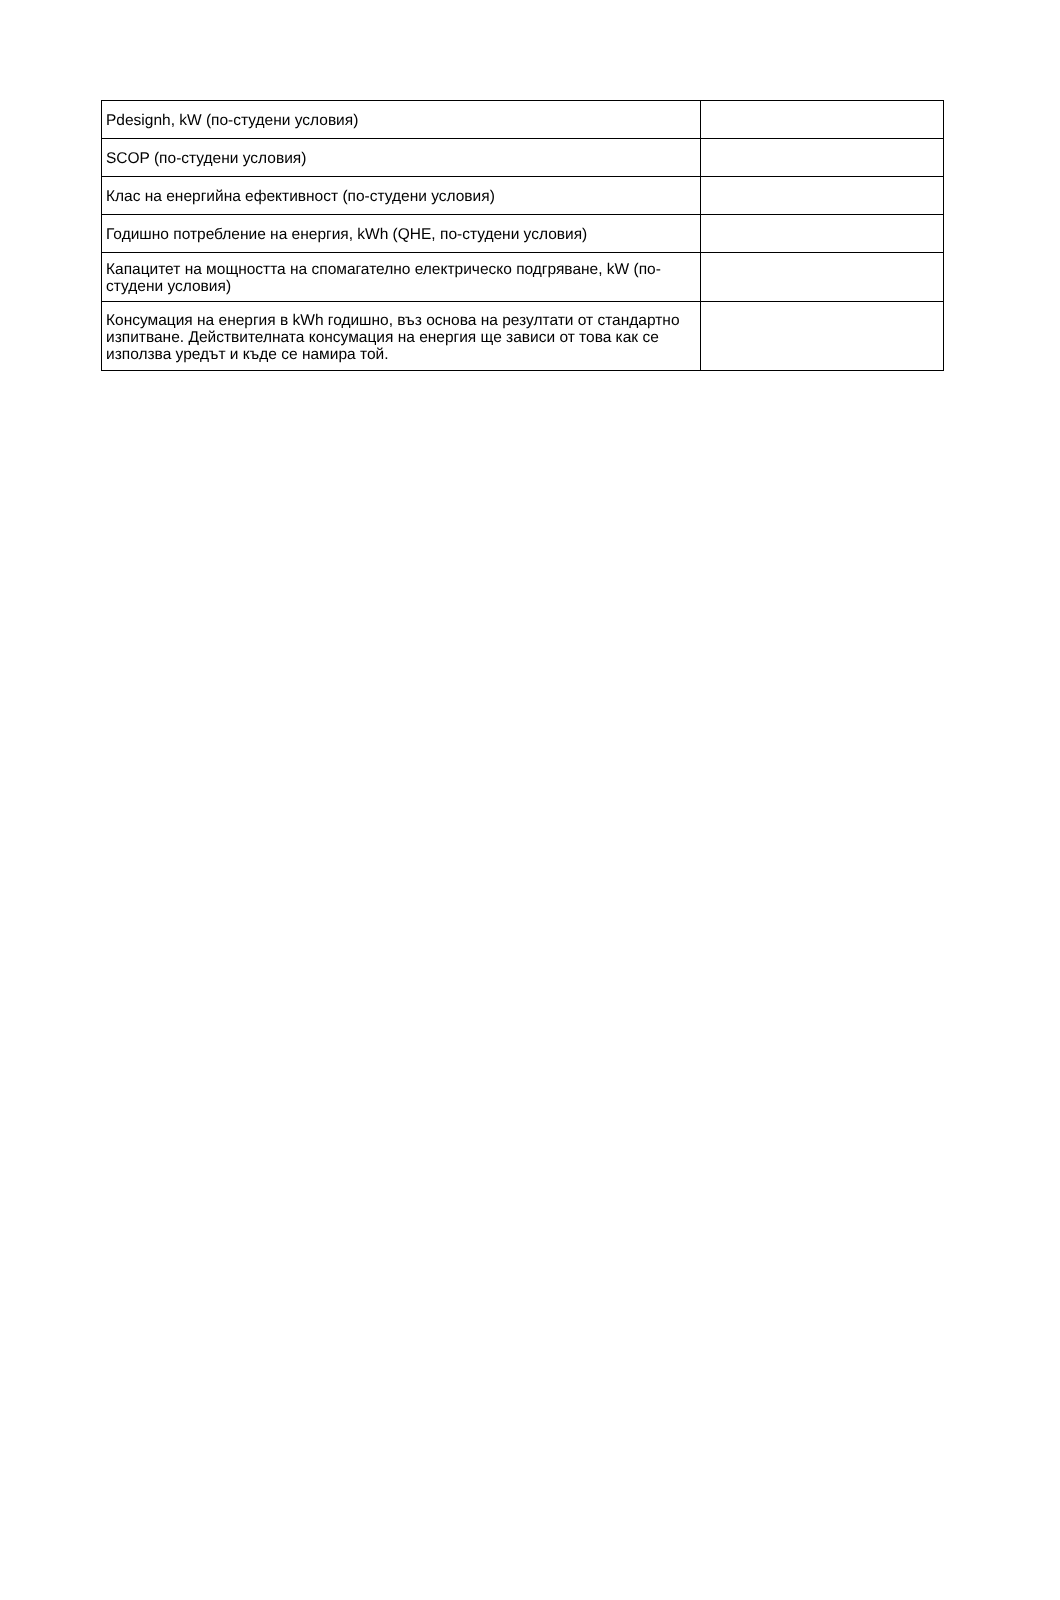| Pdesignh, kW (по-студени условия) | |
| SCOP (по-студени условия) | |
| Клас на енергийна ефективност (по-студени условия) | |
| Годишно потребление на енергия, kWh (QHE, по-студени условия) | |
| Капацитет на мощността на спомагателно електрическо подгряване, kW (по-студени условия) | |
| Консумация на енергия в kWh годишно, въз основа на резултати от стандартно изпитване. Действителната консумация на енергия ще зависи от това как се използва уредът и къде се намира той. | |